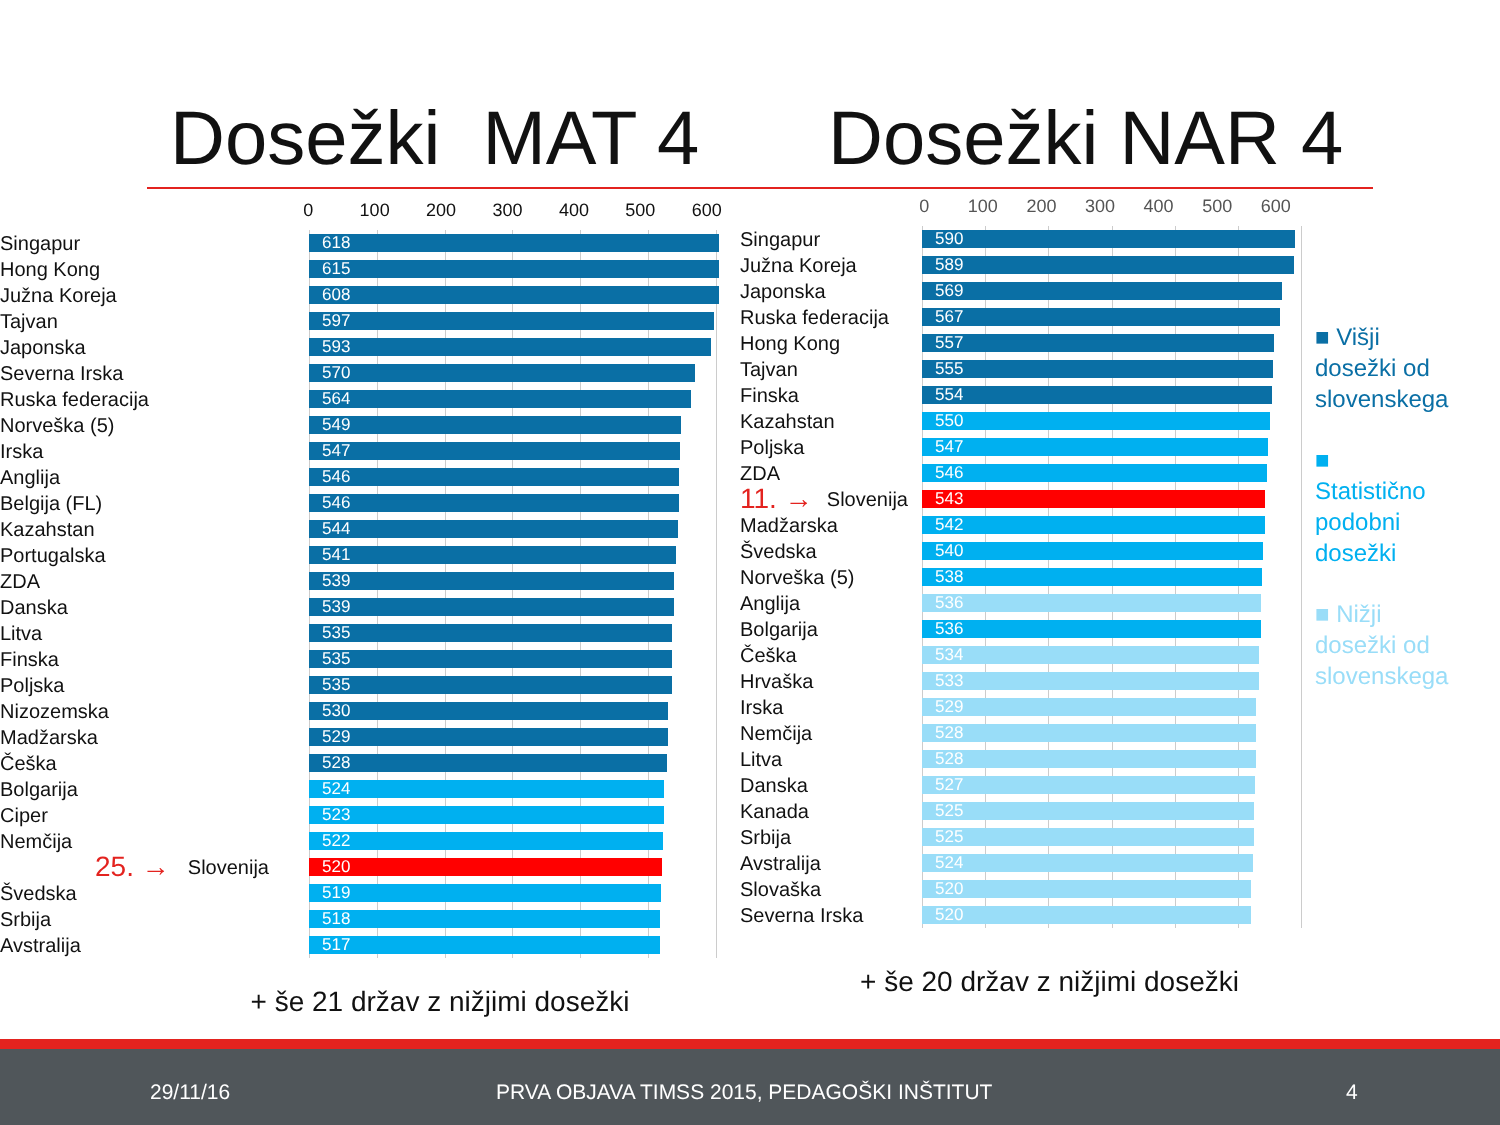Dosežki MAT 4 Dosežki NAR 4
0 100 200 300 400 500 600
Singapur
Hong Kong
Južna Koreja
Tajvan
Japonska
Severna Irska
Ruska federacija
Norveška (5)
Irska
Anglija
Belgija (FL)
Kazahstan
Portugalska
ZDA
Danska
Litva
Finska
Poljska
Nizozemska
Madžarska
Češka
Bolgarija
Ciper
Nemčija
25. → Slovenija
Švedska
Srbija
Avstralija
618
615
608
597
593
570
564
549
547
546
546
544
541
539
539
535
535
535
530
529
528
524
523
522
520
519
518
517
+ še 21 držav z nižjimi dosežki
0 100 200 300 400 500 600
Singapur
Južna Koreja
Japonska
Ruska federacija
Hong Kong
Tajvan
Finska
Kazahstan
Poljska
ZDA
11. → Slovenija
Madžarska
Švedska
Norveška (5)
Anglija
Bolgarija
Češka
Hrvaška
Irska
Nemčija
Litva
Danska
Kanada
Srbija
Avstralija
Slovaška
Severna Irska
590
589
569
567
557
555
554
550
547
546
543
542
540
538
536
536
534
533
529
528
528
527
525
525
524
520
520
+ še 20 držav z nižjimi dosežki
■ Višji dosežki od slovenskega
■
Statistično podobni dosežki
■ Nižji dosežki od slovenskega
29/11/16 PRVA OBJAVA TIMSS 2015, PEDAGOŠKI INŠTITUT 4